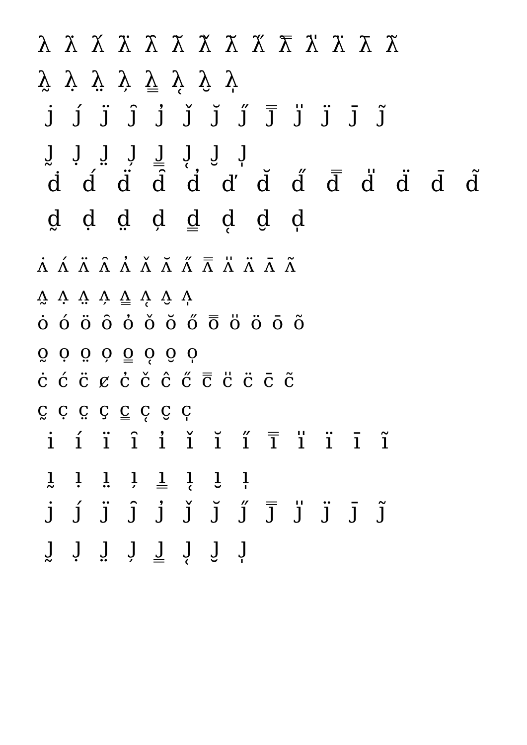λ λ̇ λ́ λ̈ λ̑ λ̆ λ̌ λ̆ λ̋ λ̿ λ̎ λ̈ λ̄ λ̃
λ̰ λ̣ λ̤ λ̦ λ̳ λ̜ λ̮ λ̩
ȷ̇ ȷ́ ȷ̈ ȷ̑ ȷ̓ ȷ̌ ȷ̆ ȷ̋ ȷ̿ ȷ̎ ȷ̈ ȷ̄ ȷ̃
ȷ̰ ȷ̣ ȷ̤ ȷ̦ ȷ̳ ȷ̜ ȷ̮ ȷ̩
ḋ d́ d̈ d̑ d̓ ď d̆ d̋ d̿ d̎ d̈ d̄ d̃
d̰ ḍ d̤ d̦ d̳ d̜ d̮ d̩
ʌ̇ ʌ́ ʌ̈ ʌ̑ ʌ̓ ʌ̌ ʌ̆ ʌ̋ ʌ̿ ʌ̎ ʌ̈ ʌ̄ ʌ̃
ʌ̰ ʌ̣ ʌ̤ ʌ̦ ʌ̳ ʌ̜ ʌ̮ ʌ̩
ȯ ó ö ȏ o̓ ǒ ŏ ő o̿ o̎ ö ō õ
o̰ ọ o̤ o̦ o̳ o̜ o̮ o̩
ċ ć c̈ ȼ c̓ č ĉ c̋ c̿ c̎ c̈ c̄ c̃
c̰ c̣ c̤ ç c̳ c̜ c̮ c̩
ı̇ ı́ ı̈ ı̑ ı̓ ı̌ ı̆ ı̋ ı̿ ı̎ ı̈ ı̄ ı̃
ı̰ ı̣ ı̤ ı̦ ı̳ ı̜ ı̮ ı̩
ȷ̇ ȷ́ ȷ̈ ȷ̑ ȷ̓ ȷ̌ ȷ̆ ȷ̋ ȷ̿ ȷ̎ ȷ̈ ȷ̄ ȷ̃
ȷ̰ ȷ̣ ȷ̤ ȷ̦ ȷ̳ ȷ̜ ȷ̮ ȷ̩